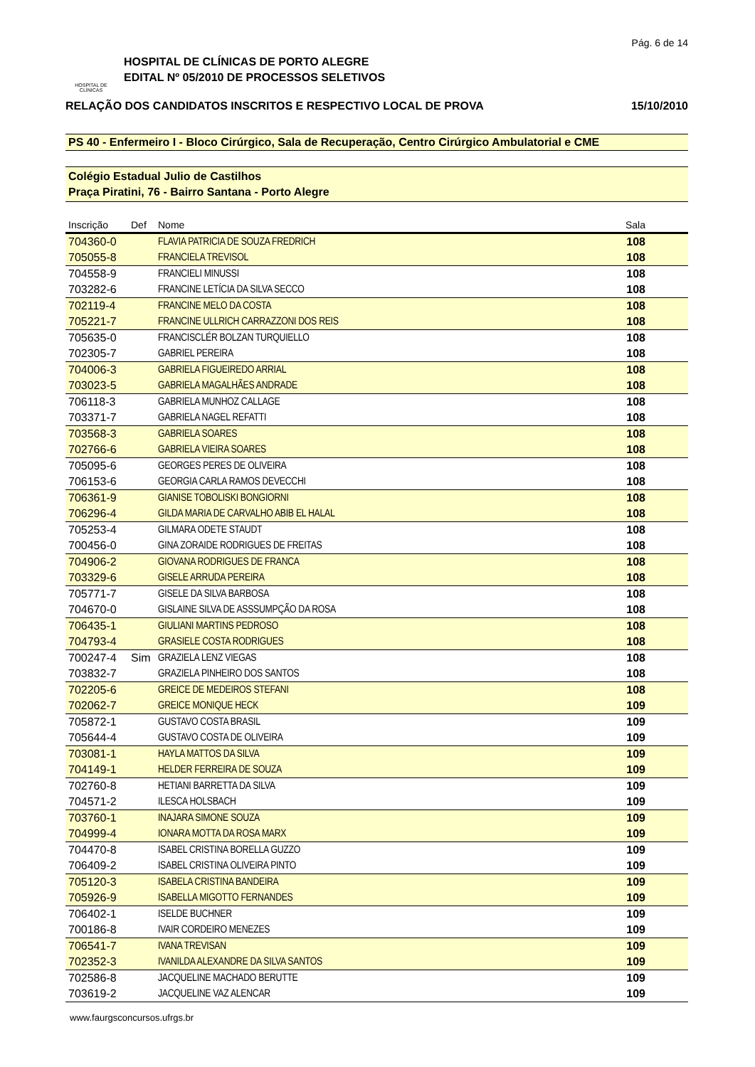Pág. 6 de 14
HOSPITAL DE CLÍNICAS
HOSPITAL DE CLÍNICAS DE PORTO ALEGRE
EDITAL Nº 05/2010 DE PROCESSOS SELETIVOS
RELAÇÃO DOS CANDIDATOS INSCRITOS E RESPECTIVO LOCAL DE PROVA 15/10/2010
PS 40 - Enfermeiro I - Bloco Cirúrgico, Sala de Recuperação, Centro Cirúrgico Ambulatorial e CME
Colégio Estadual Julio de Castilhos
Praça Piratini, 76 - Bairro Santana - Porto Alegre
| Inscrição | Def | Nome | Sala |
| --- | --- | --- | --- |
| 704360-0 | | FLAVIA PATRICIA DE SOUZA FREDRICH | 108 |
| 705055-8 | | FRANCIELA TREVISOL | 108 |
| 704558-9 | | FRANCIELI MINUSSI | 108 |
| 703282-6 | | FRANCINE LETÍCIA DA SILVA SECCO | 108 |
| 702119-4 | | FRANCINE MELO DA COSTA | 108 |
| 705221-7 | | FRANCINE ULLRICH CARRAZZONI DOS REIS | 108 |
| 705635-0 | | FRANCISCLÉR BOLZAN TURQUIELLO | 108 |
| 702305-7 | | GABRIEL PEREIRA | 108 |
| 704006-3 | | GABRIELA FIGUEIREDO ARRIAL | 108 |
| 703023-5 | | GABRIELA MAGALHÃES ANDRADE | 108 |
| 706118-3 | | GABRIELA MUNHOZ CALLAGE | 108 |
| 703371-7 | | GABRIELA NAGEL REFATTI | 108 |
| 703568-3 | | GABRIELA SOARES | 108 |
| 702766-6 | | GABRIELA VIEIRA SOARES | 108 |
| 705095-6 | | GEORGES PERES DE OLIVEIRA | 108 |
| 706153-6 | | GEORGIA CARLA RAMOS DEVECCHI | 108 |
| 706361-9 | | GIANISE TOBOLISKI BONGIORNI | 108 |
| 706296-4 | | GILDA MARIA DE CARVALHO ABIB EL HALAL | 108 |
| 705253-4 | | GILMARA ODETE STAUDT | 108 |
| 700456-0 | | GINA ZORAIDE RODRIGUES DE FREITAS | 108 |
| 704906-2 | | GIOVANA RODRIGUES DE FRANCA | 108 |
| 703329-6 | | GISELE ARRUDA PEREIRA | 108 |
| 705771-7 | | GISELE DA SILVA BARBOSA | 108 |
| 704670-0 | | GISLAINE SILVA DE ASSSUMPÇÃO DA ROSA | 108 |
| 706435-1 | | GIULIANI MARTINS PEDROSO | 108 |
| 704793-4 | | GRASIELE COSTA RODRIGUES | 108 |
| 700247-4 | Sim | GRAZIELA LENZ VIEGAS | 108 |
| 703832-7 | | GRAZIELA PINHEIRO DOS SANTOS | 108 |
| 702205-6 | | GREICE DE MEDEIROS STEFANI | 108 |
| 702062-7 | | GREICE MONIQUE HECK | 109 |
| 705872-1 | | GUSTAVO COSTA BRASIL | 109 |
| 705644-4 | | GUSTAVO COSTA DE OLIVEIRA | 109 |
| 703081-1 | | HAYLA MATTOS DA SILVA | 109 |
| 704149-1 | | HELDER FERREIRA DE SOUZA | 109 |
| 702760-8 | | HETIANI BARRETTA DA SILVA | 109 |
| 704571-2 | | ILESCA HOLSBACH | 109 |
| 703760-1 | | INAJARA SIMONE SOUZA | 109 |
| 704999-4 | | IONARA MOTTA DA ROSA MARX | 109 |
| 704470-8 | | ISABEL CRISTINA BORELLA GUZZO | 109 |
| 706409-2 | | ISABEL CRISTINA OLIVEIRA PINTO | 109 |
| 705120-3 | | ISABELA CRISTINA BANDEIRA | 109 |
| 705926-9 | | ISABELLA MIGOTTO FERNANDES | 109 |
| 706402-1 | | ISELDE BUCHNER | 109 |
| 700186-8 | | IVAIR CORDEIRO MENEZES | 109 |
| 706541-7 | | IVANA TREVISAN | 109 |
| 702352-3 | | IVANILDA ALEXANDRE DA SILVA SANTOS | 109 |
| 702586-8 | | JACQUELINE MACHADO BERUTTE | 109 |
| 703619-2 | | JACQUELINE VAZ ALENCAR | 109 |
www.faurgsconcursos.ufrgs.br